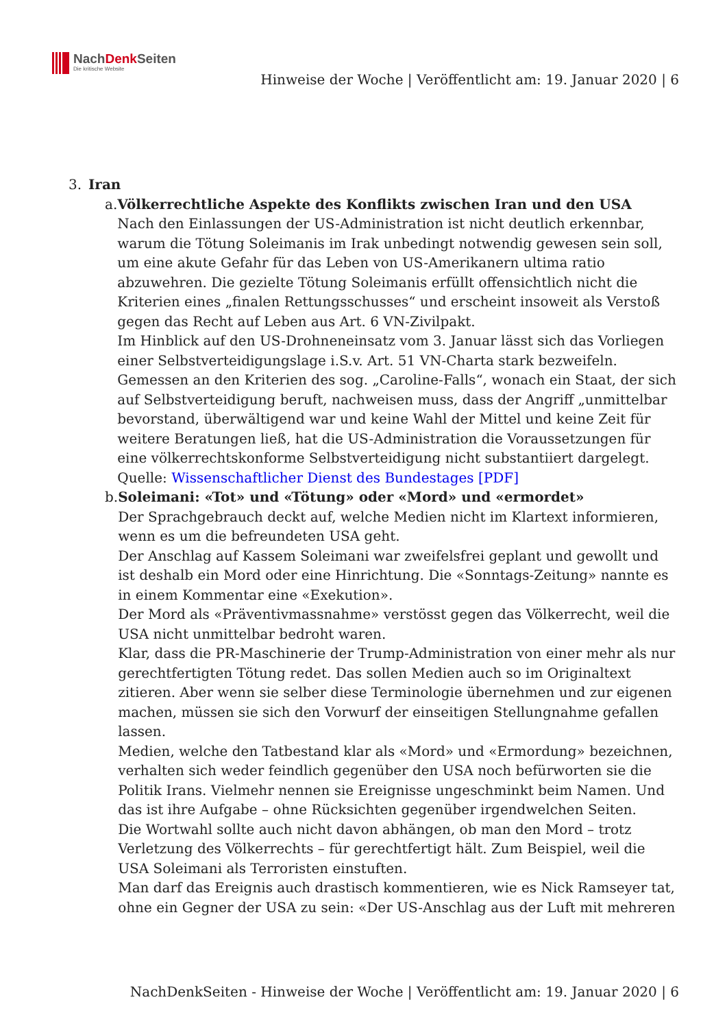NachDenk Seiten
Die kritische Website
Hinweise der Woche | Veröffentlicht am: 19. Januar 2020 | 6
3. Iran
a. Völkerrechtliche Aspekte des Konflikts zwischen Iran und den USA
Nach den Einlassungen der US-Administration ist nicht deutlich erkennbar, warum die Tötung Soleimanis im Irak unbedingt notwendig gewesen sein soll, um eine akute Gefahr für das Leben von US-Amerikanern ultima ratio abzuwehren. Die gezielte Tötung Soleimanis erfüllt offensichtlich nicht die Kriterien eines „finalen Rettungsschusses“ und erscheint insoweit als Verstoß gegen das Recht auf Leben aus Art. 6 VN-Zivilpakt.
Im Hinblick auf den US-Drohneneinsatz vom 3. Januar lässt sich das Vorliegen einer Selbstverteidigungslage i.S.v. Art. 51 VN-Charta stark bezweifeln. Gemessen an den Kriterien des sog. „Caroline-Falls“, wonach ein Staat, der sich auf Selbstverteidigung beruft, nachweisen muss, dass der Angriff „unmittelbar bevorstand, überwältigend war und keine Wahl der Mittel und keine Zeit für weitere Beratungen ließ, hat die US-Administration die Voraussetzungen für eine völkerrechtskonforme Selbstverteidigung nicht substantiiert dargelegt.
Quelle: Wissenschaftlicher Dienst des Bundestages [PDF]
b. Soleimani: «Tot» und «Tötung» oder «Mord» und «ermordet»
Der Sprachgebrauch deckt auf, welche Medien nicht im Klartext informieren, wenn es um die befreundeten USA geht.
Der Anschlag auf Kassem Soleimani war zweifelsfrei geplant und gewollt und ist deshalb ein Mord oder eine Hinrichtung. Die «Sonntags-Zeitung» nannte es in einem Kommentar eine «Exekution».
Der Mord als «Präventivmassnahme» verstösst gegen das Völkerrecht, weil die USA nicht unmittelbar bedroht waren.
Klar, dass die PR-Maschinerie der Trump-Administration von einer mehr als nur gerechtfertigten Tötung redet. Das sollen Medien auch so im Originaltext zitieren. Aber wenn sie selber diese Terminologie übernehmen und zur eigenen machen, müssen sie sich den Vorwurf der einseitigen Stellungnahme gefallen lassen.
Medien, welche den Tatbestand klar als «Mord» und «Ermordung» bezeichnen, verhalten sich weder feindlich gegenüber den USA noch befürworten sie die Politik Irans. Vielmehr nennen sie Ereignisse ungeschminkt beim Namen. Und das ist ihre Aufgabe – ohne Rücksichten gegenüber irgendwelchen Seiten.
Die Wortwahl sollte auch nicht davon abhängen, ob man den Mord – trotz Verletzung des Völkerrechts – für gerechtfertigt hält. Zum Beispiel, weil die USA Soleimani als Terroristen einstuften.
Man darf das Ereignis auch drastisch kommentieren, wie es Nick Ramseyer tat, ohne ein Gegner der USA zu sein: «Der US-Anschlag aus der Luft mit mehreren
NachDenkSeiten - Hinweise der Woche | Veröffentlicht am: 19. Januar 2020 | 6